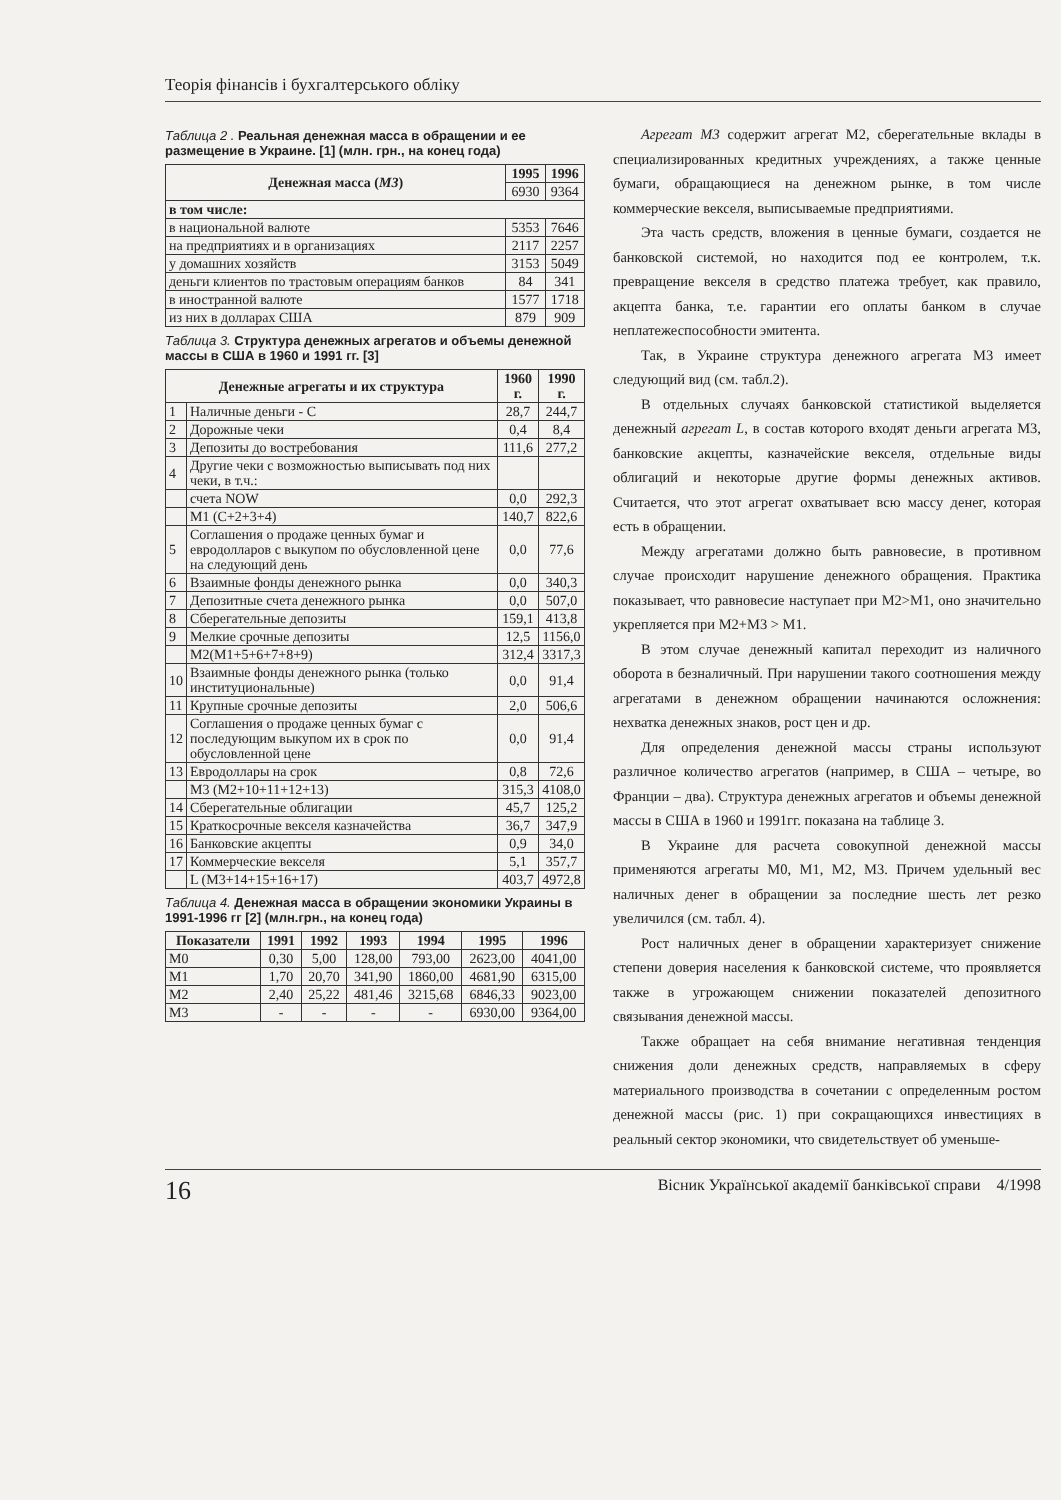Теорія фінансів і бухгалтерського обліку
Таблица 2 . Реальная денежная масса в обращении и ее размещение в Украине. [1] (млн. грн., на конец года)
| Денежная масса ( М3 ) | 1995 | 1996 |
| --- | --- | --- |
| | 6930 | 9364 |
| в том числе: | | |
| в национальной валюте | 5353 | 7646 |
| на предприятиях и в организациях | 2117 | 2257 |
| у домашних хозяйств | 3153 | 5049 |
| деньги клиентов по трастовым операциям банков | 84 | 341 |
| в иностранной валюте | 1577 | 1718 |
| из них в долларах США | 879 | 909 |
Таблица 3. Структура денежных агрегатов и объемы денежной массы в США в 1960 и 1991 гг. [3]
| Денежные агрегаты и их структура | | 1960 г. | 1990 г. |
| --- | --- | --- | --- |
| 1 | Наличные деньги - С | 28,7 | 244,7 |
| 2 | Дорожные чеки | 0,4 | 8,4 |
| 3 | Депозиты до востребования | 111,6 | 277,2 |
| 4 | Другие чеки с возможностью выписывать под них чеки, в т.ч.: | | |
| | счета NOW | 0,0 | 292,3 |
| | М1 (С+2+3+4) | 140,7 | 822,6 |
| 5 | Соглашения о продаже ценных бумаг и евродолларов с выкупом по обусловленной цене на следующий день | 0,0 | 77,6 |
| 6 | Взаимные фонды денежного рынка | 0,0 | 340,3 |
| 7 | Депозитные счета денежного рынка | 0,0 | 507,0 |
| 8 | Сберегательные депозиты | 159,1 | 413,8 |
| 9 | Мелкие срочные депозиты | 12,5 | 1156,0 |
| | М2(М1+5+6+7+8+9) | 312,4 | 3317,3 |
| 10 | Взаимные фонды денежного рынка (только институциональные) | 0,0 | 91,4 |
| 11 | Крупные срочные депозиты | 2,0 | 506,6 |
| 12 | Соглашения о продаже ценных бумаг с последующим выкупом их в срок по обусловленной цене | 0,0 | 91,4 |
| 13 | Евродоллары на срок | 0,8 | 72,6 |
| | М3 (М2+10+11+12+13) | 315,3 | 4108,0 |
| 14 | Сберегательные облигации | 45,7 | 125,2 |
| 15 | Краткосрочные векселя казначейства | 36,7 | 347,9 |
| 16 | Банковские акцепты | 0,9 | 34,0 |
| 17 | Коммерческие векселя | 5,1 | 357,7 |
| | L (М3+14+15+16+17) | 403,7 | 4972,8 |
Таблица 4. Денежная масса в обращении экономики Украины в 1991-1996 гг [2] (млн.грн., на конец года)
| Показатели | 1991 | 1992 | 1993 | 1994 | 1995 | 1996 |
| --- | --- | --- | --- | --- | --- | --- |
| М0 | 0,30 | 5,00 | 128,00 | 793,00 | 2623,00 | 4041,00 |
| М1 | 1,70 | 20,70 | 341,90 | 1860,00 | 4681,90 | 6315,00 |
| М2 | 2,40 | 25,22 | 481,46 | 3215,68 | 6846,33 | 9023,00 |
| М3 | - | - | - | - | 6930,00 | 9364,00 |
Агрегат М3 содержит агрегат М2, сберегательные вклады в специализированных кредитных учреждениях, а также ценные бумаги, обращающиеся на денежном рынке, в том числе коммерческие векселя, выписываемые предприятиями.
Эта часть средств, вложения в ценные бумаги, создается не банковской системой, но находится под ее контролем, т.к. превращение векселя в средство платежа требует, как правило, акцепта банка, т.е. гарантии его оплаты банком в случае неплатежеспособности эмитента.
Так, в Украине структура денежного агрегата М3 имеет следующий вид (см. табл.2).
В отдельных случаях банковской статистикой выделяется денежный агрегат L, в состав которого входят деньги агрегата М3, банковские акцепты, казначейские векселя, отдельные виды облигаций и некоторые другие формы денежных активов. Считается, что этот агрегат охватывает всю массу денег, которая есть в обращении.
Между агрегатами должно быть равновесие, в противном случае происходит нарушение денежного обращения. Практика показывает, что равновесие наступает при М2>М1, оно значительно укрепляется при М2+М3 > М1.
В этом случае денежный капитал переходит из наличного оборота в безналичный. При нарушении такого соотношения между агрегатами в денежном обращении начинаются осложнения: нехватка денежных знаков, рост цен и др.
Для определения денежной массы страны используют различное количество агрегатов (например, в США – четыре, во Франции – два). Структура денежных агрегатов и объемы денежной массы в США в 1960 и 1991гг. показана на таблице 3.
В Украине для расчета совокупной денежной массы применяются агрегаты М0, М1, М2, М3. Причем удельный вес наличных денег в обращении за последние шесть лет резко увеличился (см. табл. 4).
Рост наличных денег в обращении характеризует снижение степени доверия населения к банковской системе, что проявляется также в угрожающем снижении показателей депозитного связывания денежной массы.
Также обращает на себя внимание негативная тенденция снижения доли денежных средств, направляемых в сферу материального производства в сочетании с определенным ростом денежной массы (рис. 1) при сокращающихся инвестициях в реальный сектор экономики, что свидетельствует об уменьше-
16 Вісник Української академії банківської справи 4/1998